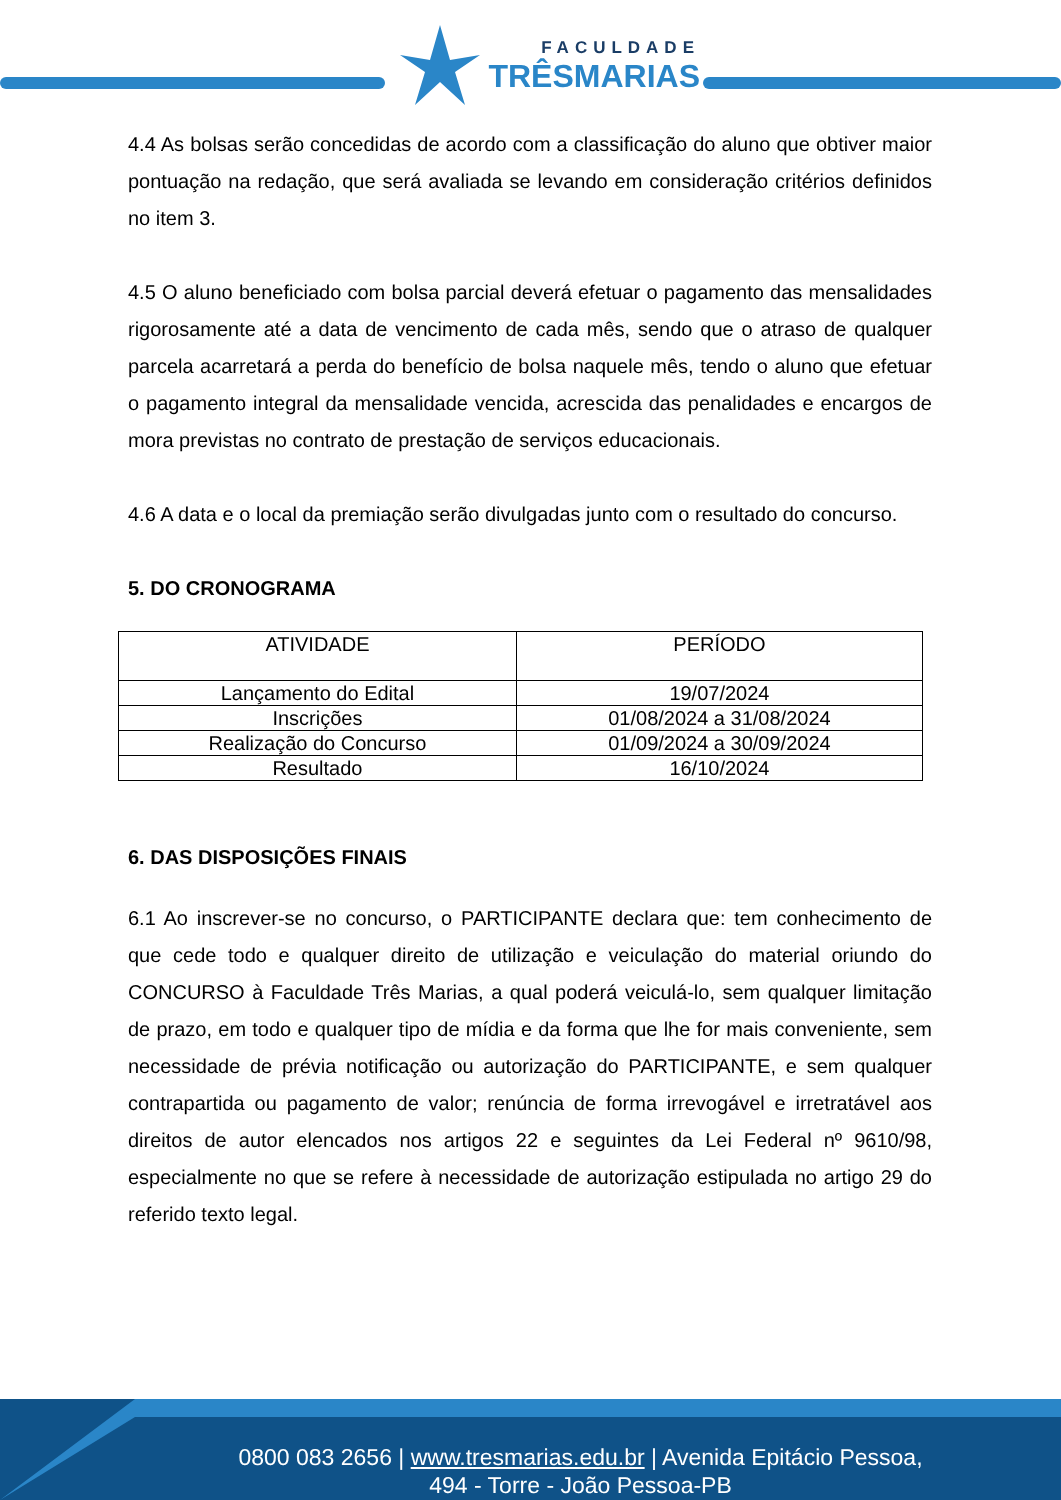FACULDADE
TRÊSMARIAS
4.4 As bolsas serão concedidas de acordo com a classificação do aluno que obtiver maior pontuação na redação, que será avaliada se levando em consideração critérios definidos no item 3.
4.5 O aluno beneficiado com bolsa parcial deverá efetuar o pagamento das mensalidades rigorosamente até a data de vencimento de cada mês, sendo que o atraso de qualquer parcela acarretará a perda do benefício de bolsa naquele mês, tendo o aluno que efetuar o pagamento integral da mensalidade vencida, acrescida das penalidades e encargos de mora previstas no contrato de prestação de serviços educacionais.
4.6 A data e o local da premiação serão divulgadas junto com o resultado do concurso.
5. DO CRONOGRAMA
| ATIVIDADE | PERÍODO |
| --- | --- |
| Lançamento do Edital | 19/07/2024 |
| Inscrições | 01/08/2024 a 31/08/2024 |
| Realização do Concurso | 01/09/2024 a 30/09/2024 |
| Resultado | 16/10/2024 |
6. DAS DISPOSIÇÕES FINAIS
6.1 Ao inscrever-se no concurso, o PARTICIPANTE declara que: tem conhecimento de que cede todo e qualquer direito de utilização e veiculação do material oriundo do CONCURSO à Faculdade Três Marias, a qual poderá veiculá-lo, sem qualquer limitação de prazo, em todo e qualquer tipo de mídia e da forma que lhe for mais conveniente, sem necessidade de prévia notificação ou autorização do PARTICIPANTE, e sem qualquer contrapartida ou pagamento de valor; renúncia de forma irrevogável e irretratável aos direitos de autor elencados nos artigos 22 e seguintes da Lei Federal nº 9610/98, especialmente no que se refere à necessidade de autorização estipulada no artigo 29 do referido texto legal.
0800 083 2656 | www.tresmarias.edu.br | Avenida Epitácio Pessoa,
494 - Torre - João Pessoa-PB